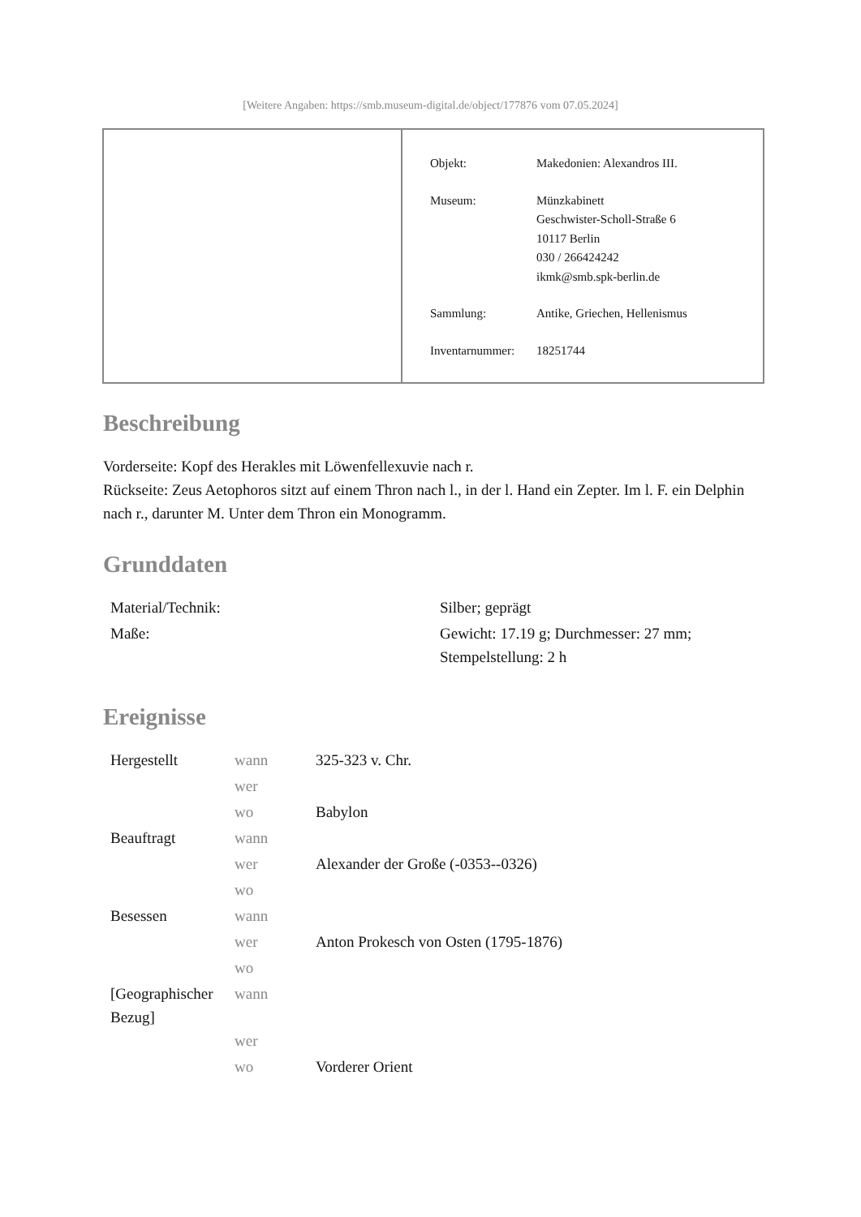[Weitere Angaben: https://smb.museum-digital.de/object/177876 vom 07.05.2024]
| Objekt: | Makedonien: Alexandros III. |
| Museum: | Münzkabinett Geschwister-Scholl-Straße 6 10117 Berlin 030 / 266424242 ikmk@smb.spk-berlin.de |
| Sammlung: | Antike, Griechen, Hellenismus |
| Inventarnummer: | 18251744 |
Beschreibung
Vorderseite: Kopf des Herakles mit Löwenfellexuvie nach r.
Rückseite: Zeus Aetophoros sitzt auf einem Thron nach l., in der l. Hand ein Zepter. Im l. F. ein Delphin nach r., darunter M. Unter dem Thron ein Monogramm.
Grunddaten
| Material/Technik: | Silber; geprägt |
| Maße: | Gewicht: 17.19 g; Durchmesser: 27 mm; Stempelstellung: 2 h |
Ereignisse
| Hergestellt | wann | 325-323 v. Chr. |
| | wer | |
| | wo | Babylon |
| Beauftragt | wann | |
| | wer | Alexander der Große (-0353--0326) |
| | wo | |
| Besessen | wann | |
| | wer | Anton Prokesch von Osten (1795-1876) |
| | wo | |
| [Geographischer Bezug] | wann | |
| | wer | |
| | wo | Vorderer Orient |